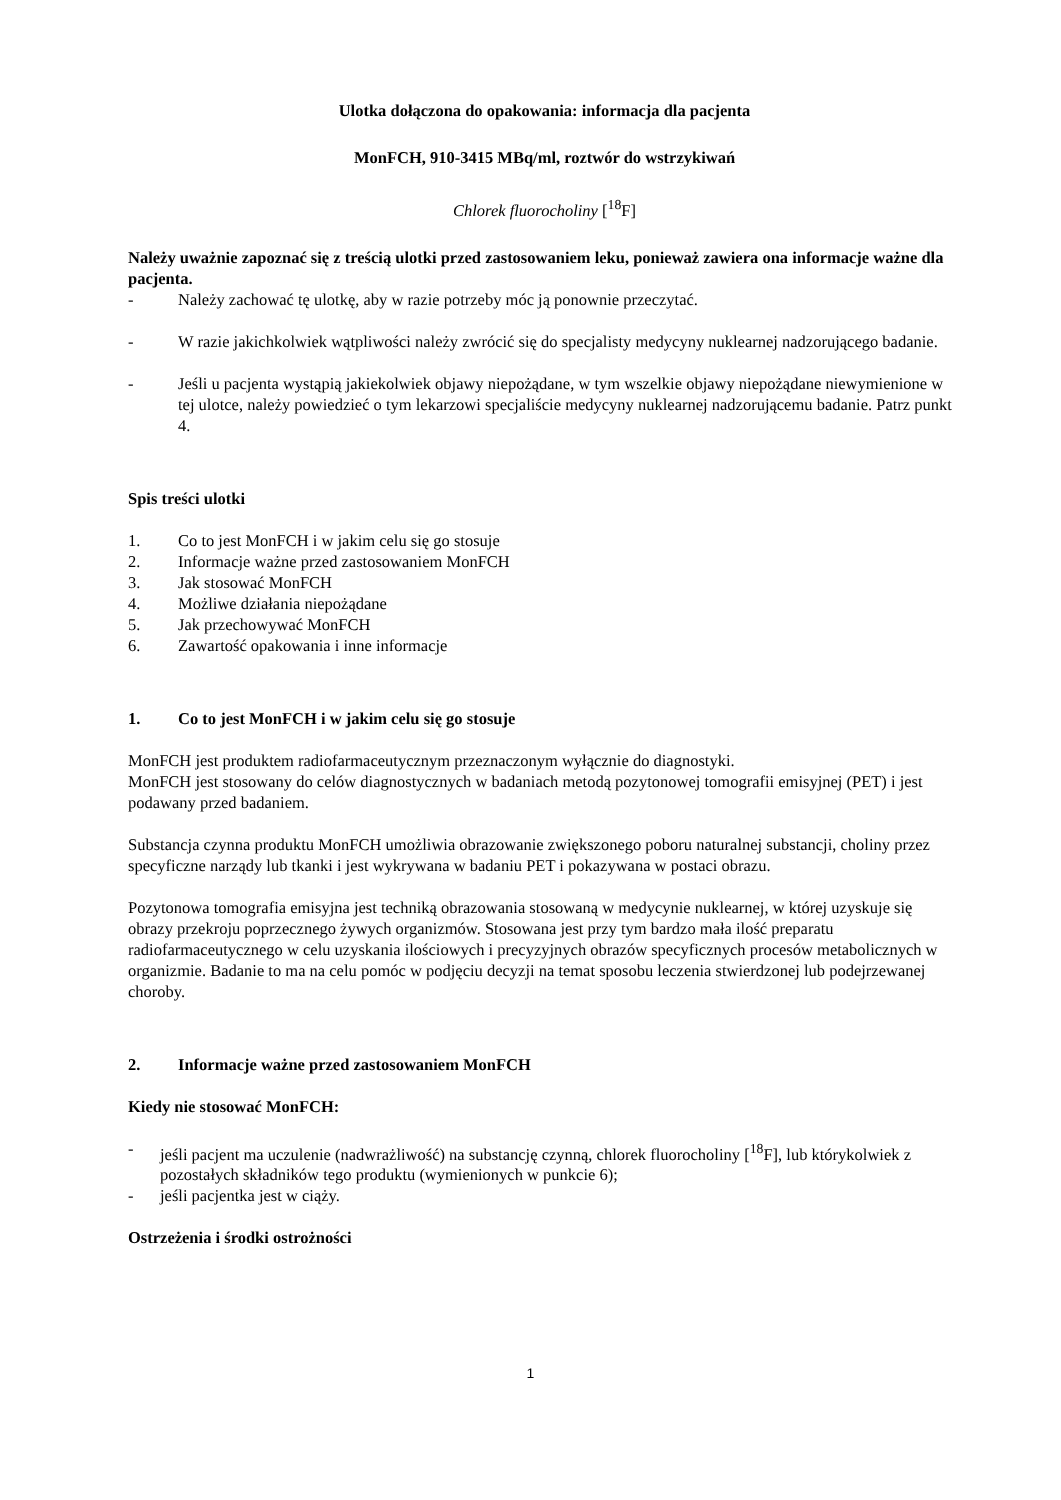Ulotka dołączona do opakowania: informacja dla pacjenta
MonFCH, 910-3415 MBq/ml, roztwór do wstrzykiwań
Chlorek fluorocholiny [<sup>18</sup>F]
Należy uważnie zapoznać się z treścią ulotki przed zastosowaniem leku, ponieważ zawiera ona informacje ważne dla pacjenta.
- Należy zachować tę ulotkę, aby w razie potrzeby móc ją ponownie przeczytać.
- W razie jakichkolwiek wątpliwości należy zwrócić się do specjalisty medycyny nuklearnej nadzorującego badanie.
- Jeśli u pacjenta wystąpią jakiekolwiek objawy niepożądane, w tym wszelkie objawy niepożądane niewymienione w tej ulotce, należy powiedzieć o tym lekarzowi specjaliście medycyny nuklearnej nadzorującemu badanie. Patrz punkt 4.
Spis treści ulotki
1. Co to jest MonFCH i w jakim celu się go stosuje
2. Informacje ważne przed zastosowaniem MonFCH
3. Jak stosować MonFCH
4. Możliwe działania niepożądane
5. Jak przechowywać MonFCH
6. Zawartość opakowania i inne informacje
1. Co to jest MonFCH i w jakim celu się go stosuje
MonFCH jest produktem radiofarmaceutycznym przeznaczonym wyłącznie do diagnostyki.
MonFCH jest stosowany do celów diagnostycznych w badaniach metodą pozytonowej tomografii emisyjnej (PET) i jest podawany przed badaniem.
Substancja czynna produktu MonFCH umożliwia obrazowanie zwiększonego poboru naturalnej substancji, choliny przez specyficzne narządy lub tkanki i jest wykrywana w badaniu PET i pokazywana w postaci obrazu.
Pozytonowa tomografia emisyjna jest techniką obrazowania stosowaną w medycynie nuklearnej, w której uzyskuje się obrazy przekroju poprzecznego żywych organizmów. Stosowana jest przy tym bardzo mała ilość preparatu radiofarmaceutycznego w celu uzyskania ilościowych i precyzyjnych obrazów specyficznych procesów metabolicznych w organizmie. Badanie to ma na celu pomóc w podjęciu decyzji na temat sposobu leczenia stwierdzonej lub podejrzewanej choroby.
2. Informacje ważne przed zastosowaniem MonFCH
Kiedy nie stosować MonFCH:
- jeśli pacjent ma uczulenie (nadwrażliwość) na substancję czynną, chlorek fluorocholiny [<sup>18</sup>F], lub którykolwiek z pozostałych składników tego produktu (wymienionych w punkcie 6);
- jeśli pacjentka jest w ciąży.
Ostrzeżenia i środki ostrożności
1